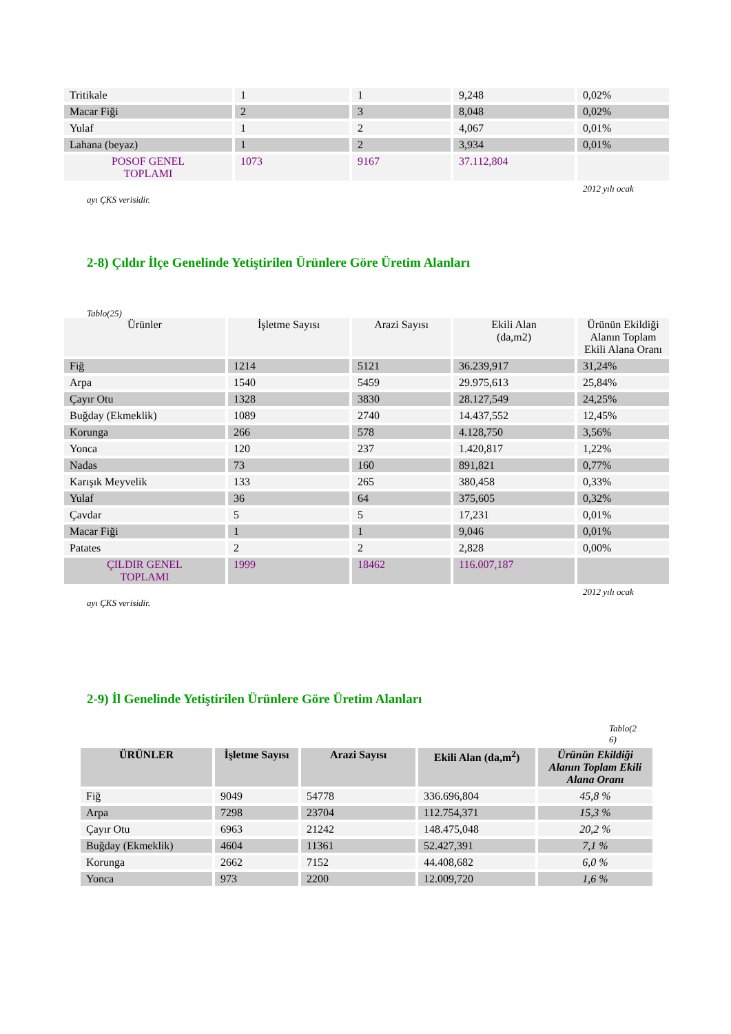| Tritikale | 1 | 1 | 9,248 | 0,02% |
| Macar Fiği | 2 | 3 | 8,048 | 0,02% |
| Yulaf | 1 | 2 | 4,067 | 0,01% |
| Lahana (beyaz) | 1 | 2 | 3,934 | 0,01% |
| POSOF GENEL TOPLAMI | 1073 | 9167 | 37.112,804 | |
2012 yılı ocak
ayı ÇKS verisidir.
2-8) Çıldır İlçe Genelinde Yetiştirilen Ürünlere Göre Üretim Alanları
Tablo(25)
| Ürünler | İşletme Sayısı | Arazi Sayısı | Ekili Alan (da,m2) | Ürünün Ekildiği Alanın Toplam Ekili Alana Oranı |
| Fiğ | 1214 | 5121 | 36.239,917 | 31,24% |
| Arpa | 1540 | 5459 | 29.975,613 | 25,84% |
| Çayır Otu | 1328 | 3830 | 28.127,549 | 24,25% |
| Buğday (Ekmeklik) | 1089 | 2740 | 14.437,552 | 12,45% |
| Korunga | 266 | 578 | 4.128,750 | 3,56% |
| Yonca | 120 | 237 | 1.420,817 | 1,22% |
| Nadas | 73 | 160 | 891,821 | 0,77% |
| Karışık Meyvelik | 133 | 265 | 380,458 | 0,33% |
| Yulaf | 36 | 64 | 375,605 | 0,32% |
| Çavdar | 5 | 5 | 17,231 | 0,01% |
| Macar Fiği | 1 | 1 | 9,046 | 0,01% |
| Patates | 2 | 2 | 2,828 | 0,00% |
| ÇILDIR GENEL TOPLAMI | 1999 | 18462 | 116.007,187 | |
2012 yılı ocak
ayı ÇKS verisidir.
2-9) İl Genelinde Yetiştirilen Ürünlere Göre Üretim Alanları
Tablo(2 6)
| ÜRÜNLER | İşletme Sayısı | Arazi Sayısı | Ekili Alan (da,m<sup>2</sup>) | Ürünün Ekildiği Alanın Toplam Ekili Alana Oranı |
| --- | --- | --- | --- | --- |
| Fiğ | 9049 | 54778 | 336.696,804 | 45,8 % |
| Arpa | 7298 | 23704 | 112.754,371 | 15,3 % |
| Çayır Otu | 6963 | 21242 | 148.475,048 | 20,2 % |
| Buğday (Ekmeklik) | 4604 | 11361 | 52.427,391 | 7,1 % |
| Korunga | 2662 | 7152 | 44.408,682 | 6,0 % |
| Yonca | 973 | 2200 | 12.009,720 | 1,6 % |